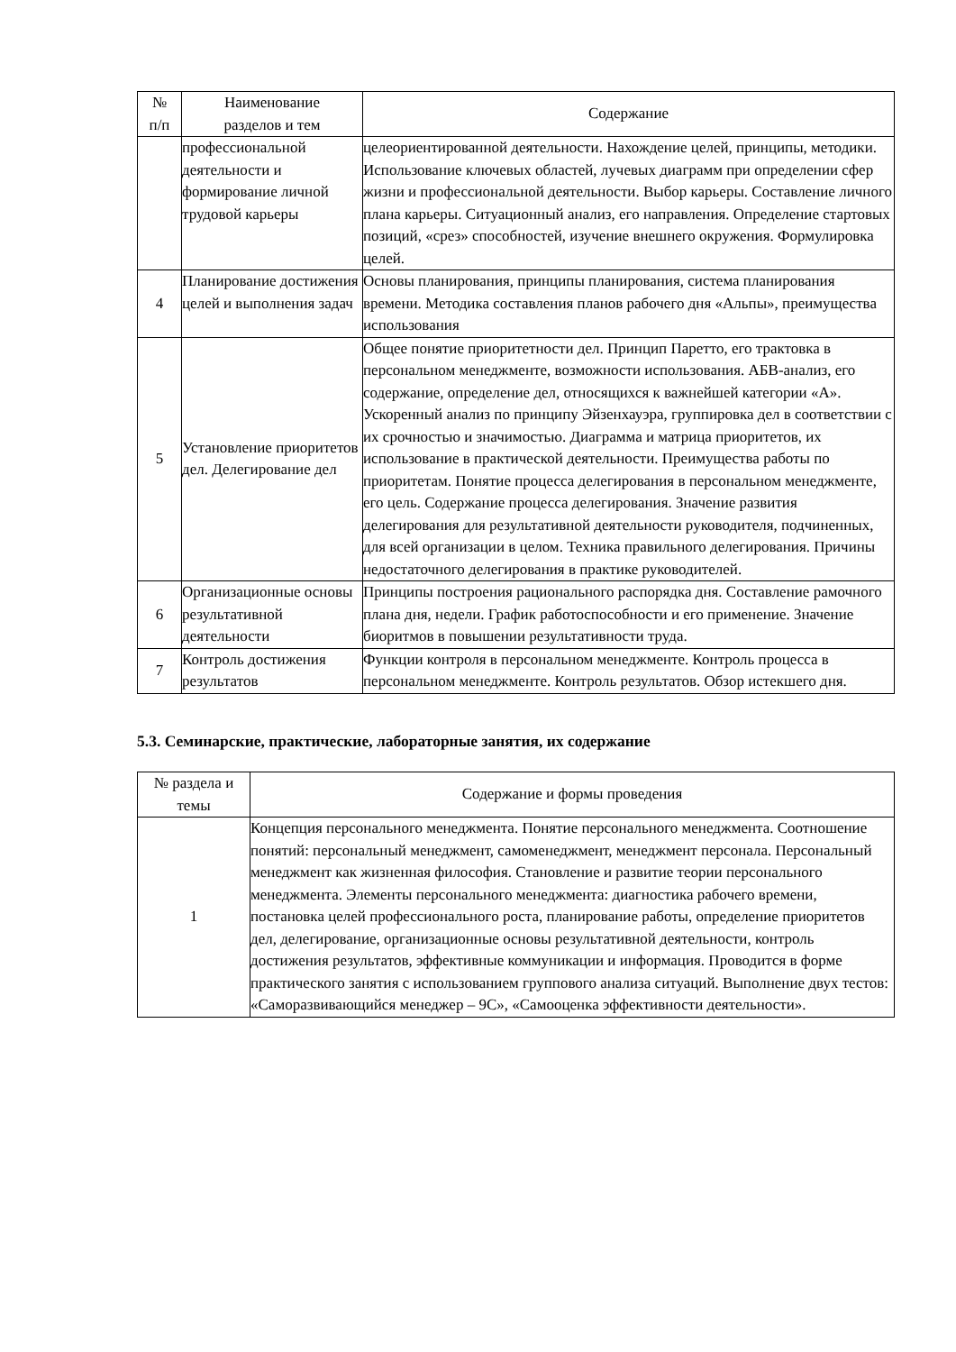| № п/п | Наименование разделов и тем | Содержание |
| --- | --- | --- |
| | профессиональной деятельности и формирование личной трудовой карьеры | целеориентированной деятельности. Нахождение целей, принципы, методики. Использование ключевых областей, лучевых диаграмм при определении сфер жизни и профессиональной деятельности. Выбор карьеры. Составление личного плана карьеры. Ситуационный анализ, его направления. Определение стартовых позиций, «срез» способностей, изучение внешнего окружения. Формулировка целей. |
| 4 | Планирование достижения целей и выполнения задач | Основы планирования, принципы планирования, система планирования времени. Методика составления планов рабочего дня «Альпы», преимущества использования |
| 5 | Установление приоритетов дел. Делегирование дел | Общее понятие приоритетности дел. Принцип Паретто, его трактовка в персональном менеджменте, возможности использования. АБВ-анализ, его содержание, определение дел, относящихся к важнейшей категории «А». Ускоренный анализ по принципу Эйзенхауэра, группировка дел в соответствии с их срочностью и значимостью. Диаграмма и матрица приоритетов, их использование в практической деятельности. Преимущества работы по приоритетам. Понятие процесса делегирования в персональном менеджменте, его цель. Содержание процесса делегирования. Значение развития делегирования для результативной деятельности руководителя, подчиненных, для всей организации в целом. Техника правильного делегирования. Причины недостаточного делегирования в практике руководителей. |
| 6 | Организационные основы результативной деятельности | Принципы построения рационального распорядка дня. Составление рамочного плана дня, недели. График работоспособности и его применение. Значение биоритмов в повышении результативности труда. |
| 7 | Контроль достижения результатов | Функции контроля в персональном менеджменте. Контроль процесса в персональном менеджменте. Контроль результатов. Обзор истекшего дня. |
5.3. Семинарские, практические, лабораторные занятия, их содержание
| № раздела и темы | Содержание и формы проведения |
| --- | --- |
| 1 | Концепция персонального менеджмента. Понятие персонального менеджмента. Соотношение понятий: персональный менеджмент, самоменеджмент, менеджмент персонала. Персональный менеджмент как жизненная философия. Становление и развитие теории персонального менеджмента. Элементы персонального менеджмента: диагностика рабочего времени, постановка целей профессионального роста, планирование работы, определение приоритетов дел, делегирование, организационные основы результативной деятельности, контроль достижения результатов, эффективные коммуникации и информация. Проводится в форме практического занятия с использованием группового анализа ситуаций. Выполнение двух тестов: «Саморазвивающийся менеджер – 9С», «Самооценка эффективности деятельности». |